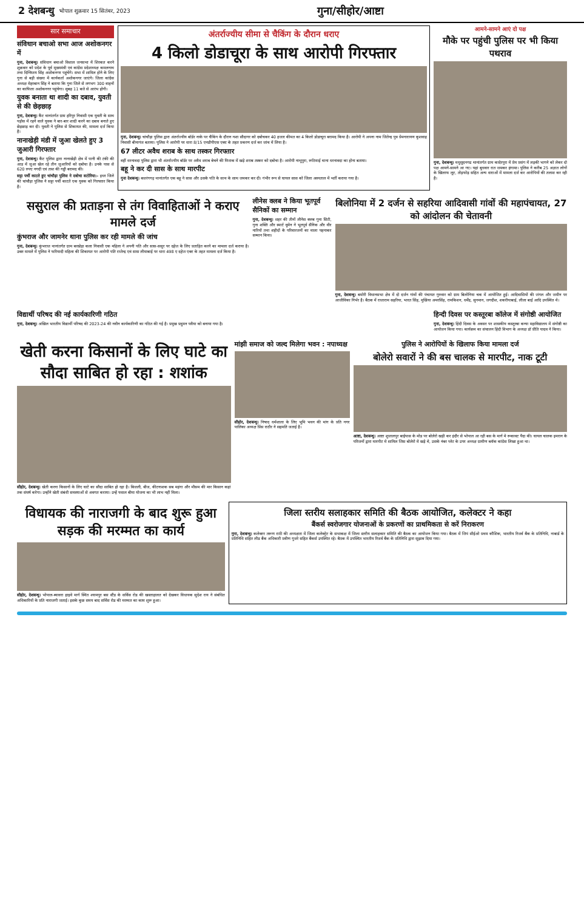2 देशबन्धु भोपाल शुक्रवार 15 सितंबर, 2023 गुना/सीहोर/आष्टा
सार समाचार
संविधान बचाओ सभा आज अशोकनगर में
गुना, देशबन्धु। संविधान बचाओ विशाल जनसभा में शिरकत करने शुक्रवार को प्रदेश के पूर्व मुख्यमंत्री एवं कांग्रेस प्रदेशाध्यक्ष कमलनाथ तथा दिग्विजय सिंह अशोकनगर पहुंचेंगे। सभा में शामिल होने के लिए गुना से बड़ी संख्या में कार्यकर्ता अशोकनगर जाएंगे। जिला कांग्रेस अध्यक्ष मेहरबान सिंह ने बताया कि गुना जिले से लगभग 300 वाहनों का काफिला अशोकनगर पहुंचेगा। सुबह 11 बजे से आरंभ होगी।
युवक बनाता था शादी का दबाव, युवती से की छेड़छाड़
गुना, देशबन्धु। कैंट थानांतर्गत ग्राम हरिपुर निवासी एक युवती के साथ पड़ोस में रहने वाले युवक ने बार-बार शादी करने का दबाव बनाते हुए छेड़छाड़ कर दी। युवती ने पुलिस से शिकायत की, मामला दर्ज किया है।
नानाखेड़ी मंडी में जुआ खेलते हुए 3 जुआरी गिरफ्तार
गुना, देशबन्धु। कैंट पुलिस द्वारा नानाखेड़ी क्षेत्र में पानी की टंकी की आड में जुआ खेल रहे तीन जुआरियों को दबोचा है। उनके पास से 620 रुपए नगदी एवं ताश की गड्डी बरामद की।
सट्टा पर्ची काटते हुए चांचौड़ा पुलिस ने दबोचा सटोरिया:- इधर जिले की चांचौड़ा पुलिस ने सट्टा पर्ची काटते एक युवक को गिरफ्तार किया है।
अंतर्राज्यीय सीमा से चैकिंग के दौरान धराए
4 किलो डोडाचूरा के साथ आरोपी गिरफ्तार
गुना, देशबन्धु। चांचौड़ा पुलिस द्वारा अंतर्राज्यीय बॉर्डर नाके पर चैकिंग के दौरान नशा सौदागर को दबोचकर 40 हजार कीमत का 4 किलो डोडाचूरा बरामद किया है। आरोपी ने अपना नाम जितेन्द्र पुत्र प्रेमनारायण कुशवाह निवासी बीनागंज बताया। पुलिस ने आरोपी पर धारा 8/15 एनडीपीएस एक्ट के तहत प्रकरण दर्ज कर जांच में लिया है।
67 लीटर अवैध शराब के साथ तस्कर गिरफ्तार
वहीं धरनावदा पुलिस द्वारा भी अंतर्राज्यीय बॉर्डर पर अवैध शराब बेचने की फिराक में खड़े शराब तस्कर को दबोचा है। आरोपी नाथूपुरा, रूठियाई थाना धरनावदा का होना बताया।
बहू ने कर दी सास के साथ मारपीट
गुना देशबन्धु। बजरंगगढ़ थानांतर्गत एक बहू ने सास और उसके पति के साथ के साथ जमकर कर दी। गंभीर रूप से घायल सास को जिला अस्पताल में भर्ती कराया गया है।
आमने-सामने आएं दो पक्ष
मौके पर पहुंची पुलिस पर भी किया पथराव
गुना, देशबन्धु। मधुसूदनगढ थानांतर्गत ग्राम कादेरपुरा में प्रेम प्रसंग में लड़की भागने को लेकर दो पक्ष आमने-सामने आ गए। यहां बुधवार रात जमकर हंगामा। पुलिस ने करीब 25 अज्ञात लोगों के खिलाफ लूट, तोड़फोड़ सहित अन्य धाराओं में मामला दर्ज कर आरोपियों की तलाश कर रही है।
ससुराल की प्रताड़ना से तंग विवाहिताओं ने कराए मामले दर्ज
कुंभराज और जामनेर थाना पुलिस कर रही मामले की जांच
गुना, देशबन्धु। कुंभराज थानांतर्गत ग्राम बरखेड़ा कला निवासी एक महिला ने अपनी पति और सास-ससुर पर दहेज के लिए प्रताड़ित करने का मामला दर्ज कराया है। उक्त मामले में पुलिस ने फरियादी महिला की शिकायत पर आरोपी पति राजेन्द्र एवं सास लीमाबाई पर धारा 498 ए दहेज एक्ट के तहत मामला दर्ज किया है।
लीनेस क्लब ने किया भूतपूर्व सैनिकों का सम्मान
गुना, देशबन्धु। शहर की तीनों लीनेस क्लब गुना सिटी, गुना शक्ति और स्मार्ट वूमेन ने भूतपूर्व सैनिक और वीर नारियों तथा शहीदों के परिवारजनों का माला पहनाकर सम्मान किया।
बिलोनिया में 2 दर्जन से सहरिया आदिवासी गांवों की महापंचायत, 27 को आंदोलन की चेतावनी
गुना, देशबन्धु। बमोरी विधानसभा क्षेत्र में दो दर्जन गांवों की पंचायत गुरुवार को ग्राम बिलोनिया चक में आयोजित हुई। आदिवासियों की जंगल और जमीन पर आजीविका निर्भर है। बैठक में राजाराम सहरिया, भारत सिंह, मुखिया अमरसिंह, रामकिशन, धर्मेंद्र, सुनमान, जगदीश, शकरीयाबाई, लीला बाई आदि उपस्थित थे।
विद्यार्थी परिषद की नई कार्यकारिणी गठित
गुना, देशबन्धु। अखिल भारतीय विद्यार्थी परिषद की 2023-24 की नवीन कार्यकारिणी का गठित की गई है। प्रमुख प्रदुमन पवैया को बनाया गया है।
हिन्दी दिवस पर कस्तूरबा कॉलेज में संगोष्ठी आयोजित
गुना, देशबन्धु। हिंदी दिवस के अवसर पर शासकीय कस्तूरबा कन्या महाविद्यालय में संगोष्ठी का आयोजन किया गया। कार्यक्रम का संचालन हिंदी विभाग के अध्यक्ष डॉ प्रीति यादव ने किया।
खेती करना किसानों के लिए घाटे का सौदा साबित हो रहा : शशांक
सीहोर, देशबन्धु। खेती करना किसानों के लिए घाटे का सौदा साबित हो रहा है। बिजली, बीज, कीटनाशक सब महंगा और मौसम की मार किसान कहां तक संघर्ष करेगा। उन्होंने खेती संबंधी समस्याओं से अवगत कराया। उन्हें फसल बीमा योजना का भी लाभ नहीं मिला।
मांझी समाज को जल्द मिलेगा भवन : नपाध्यक्ष
सीहोर, देशबन्धु। निषाद धर्मशाला के लिए भूमि भवन की मांग के प्रति नगर पालिका अध्यक्ष प्रिंस राठौर ने सहमति जताई है।
पुलिस ने आरोपियों के खिलाफ किया मामला दर्ज
बोलेरो सवारों ने की बस चालक से मारपीट, नाक टूटी
आष्टा, देशबन्धु। आष्टा शुजालपुर बाईपास के मोड पर बोलेरो खड़ी कर इंदौर से भोपाल आ रही बस के मार्ग मे रूकावट पैदा की। घायल चालक इमरान के परिजनों द्वारा मारपीट मे शामिल जिस बोलेरो मे खड़े थे, उसके नंबर प्लेट के उपर अध्यक्ष ग्रामीण ब्लॉक कांग्रेस लिखा हुआ था।
विधायक की नाराजगी के बाद शुरू हुआ सड़क की मरम्मत का कार्य
सीहोर, देशबन्धु। भोपाल-ब्यावरा हाइवे मार्ग स्थित श्यामपुर बस स्टैंड के सर्विस रोड की खस्ताहालत को देखकर विधायक सुदेश राय ने संबंधित अधिकारियों के प्रति नाराजगी जताई। इसके कुछ समय बाद सर्विस रोड की मरम्मत का काम शुरू हुआ।
जिला स्तरीय सलाहकार समिति की बैठक आयोजित, कलेक्टर ने कहा
बैंकर्स स्वरोजगार योजनाओं के प्रकरणों का प्राथमिकता से करें निराकरण
गुना, देशबन्धु। कलेक्टर तरूण राठी की अध्यक्षता में जिला कलेक्ट्रेट के सभाकक्ष में जिला स्तरीय सलाहकार समिति की बैठक का आयोजन किया गया। बैठक में जिपं सीईओ प्रथम कौशिक, भारतीय रिजर्व बैंक के प्रतिनिधि, नाबार्ड के प्रतिनिधि सहित लीड बैंक अधिकारी प्रवीण गुजरे सहित बैंकर्स उपस्थित रहे। बैठक में उपस्थित भारतीय रिजर्व बैंक के प्रतिनिधि द्वारा सुझाव दिया गया।